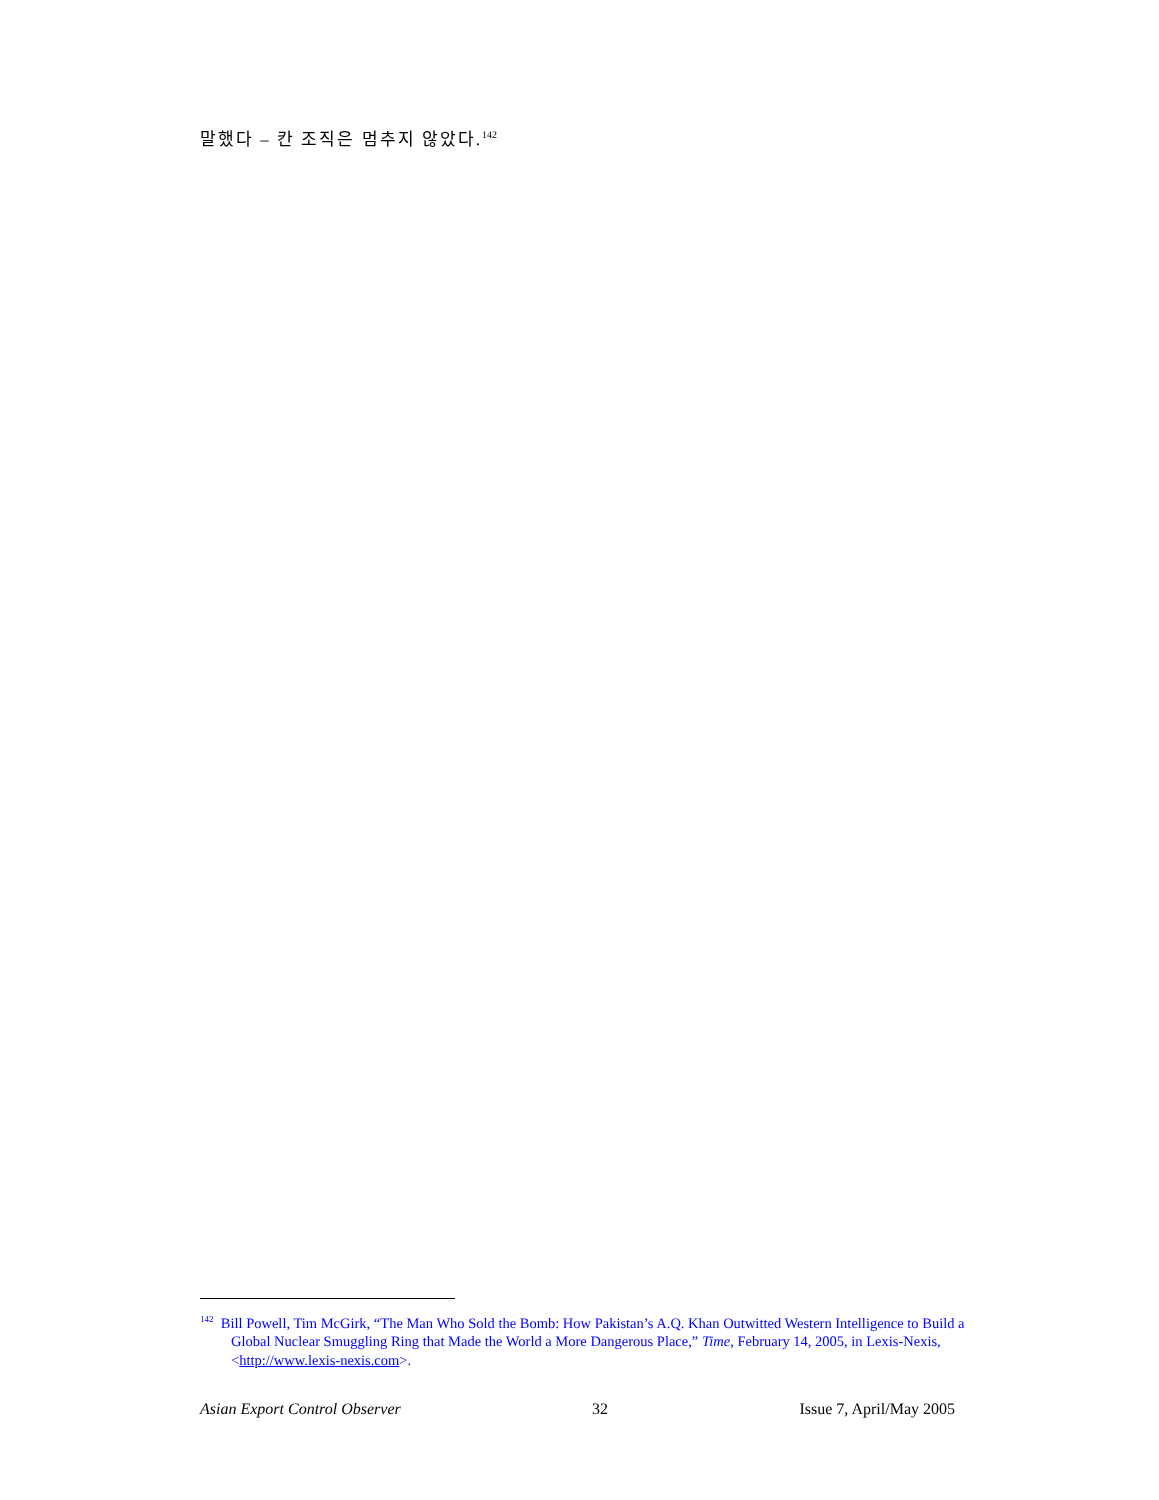말했다 – 칸 조직은 멈추지 않았다.<sup>142</sup>
<sup>142</sup> Bill Powell, Tim McGirk, “The Man Who Sold the Bomb: How Pakistan’s A.Q. Khan Outwitted Western Intelligence to Build a Global Nuclear Smuggling Ring that Made the World a More Dangerous Place,” Time, February 14, 2005, in Lexis-Nexis, <http://www.lexis-nexis.com>.
Asian Export Control Observer 32 Issue 7, April/May 2005